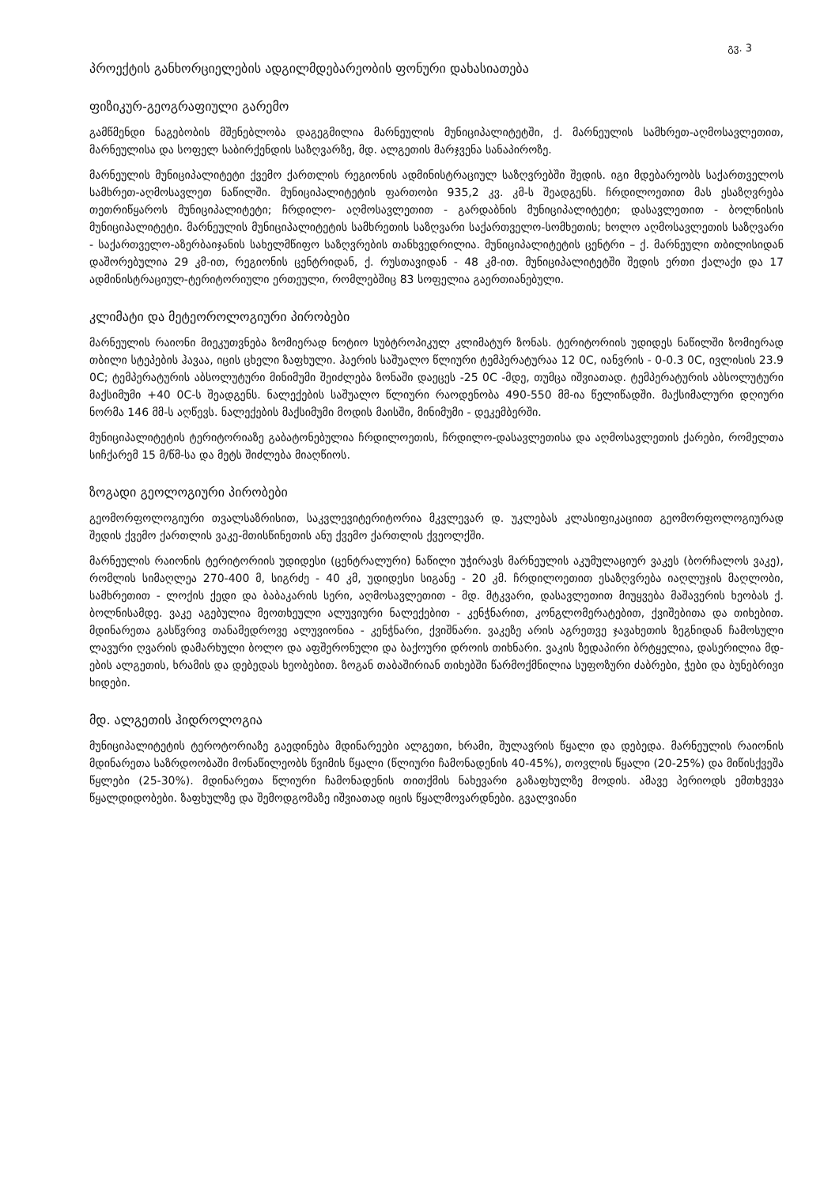გვ. 3
პროექტის განხორციელების ადგილმდებარეობის ფონური დახასიათება
ფიზიკურ-გეოგრაფიული გარემო
გამწმენდი ნაგებობის მშენებლობა დაგეგმილია მარნეულის მუნიციპალიტეტში, ქ. მარნეულის სამხრეთ-აღმოსავლეთით, მარნეულისა და სოფელ საბირქენდის საზღვარზე, მდ. ალგეთის მარჯვენა სანაპიროზე.
მარნეულის მუნიციპალიტეტი ქვემო ქართლის რეგიონის ადმინისტრაციულ საზღვრებში შედის. იგი მდებარეობს საქართველოს სამხრეთ-აღმოსავლეთ ნაწილში. მუნიციპალიტეტის ფართობი 935,2 კვ. კმ-ს შეადგენს. ჩრდილოეთით მას ესაზღვრება თეთრიწყაროს მუნიციპალიტეტი; ჩრდილო- აღმოსავლეთით - გარდაბნის მუნიციპალიტეტი; დასავლეთით - ბოლნისის მუნიციპალიტეტი. მარნეულის მუნიციპალიტეტის სამხრეთის საზღვარი საქართველო-სომხეთის; ხოლო აღმოსავლეთის საზღვარი - საქართველო-აზერბაიჯანის სახელმწიფო საზღვრების თანხვედრილია. მუნიციპალიტეტის ცენტრი – ქ. მარნეული თბილისიდან დაშორებულია 29 კმ-ით, რეგიონის ცენტრიდან, ქ. რუსთავიდან - 48 კმ-ით. მუნიციპალიტეტში შედის ერთი ქალაქი და 17 ადმინისტრაციულ-ტერიტორიული ერთეული, რომლებშიც 83 სოფელია გაერთიანებული.
კლიმატი და მეტეოროლოგიური პირობები
მარნეულის რაიონი მიეკუთვნება ზომიერად ნოტიო სუბტროპიკულ კლიმატურ ზონას. ტერიტორიის უდიდეს ნაწილში ზომიერად თბილი სტეპების ჰავაა, იცის ცხელი ზაფხული. ჰაერის საშუალო წლიური ტემპერატურაა 12 0C, იანვრის - 0-0.3 0C, ივლისის 23.9 0C; ტემპერატურის აბსოლუტური მინიმუმი შეიძლება ზონაში დაეცეს -25 0C -მდე, თუმცა იშვიათად. ტემპერატურის აბსოლუტური მაქსიმუმი +40 0C-ს შეადგენს. ნალექების საშუალო წლიური რაოდენობა 490-550 მმ-ია წელიწადში. მაქსიმალური დღიური ნორმა 146 მმ-ს აღწევს. ნალექების მაქსიმუმი მოდის მაისში, მინიმუმი - დეკემბერში.
მუნიციპალიტეტის ტერიტორიაზე გაბატონებულია ჩრდილოეთის, ჩრდილო-დასავლეთისა და აღმოსავლეთის ქარები, რომელთა სიჩქარემ 15 მ/წმ-სა და მეტს შიძლება მიაღწიოს.
ზოგადი გეოლოგიური პირობები
გეომორფოლოგიური თვალსაზრისით, საკვლევიტერიტორია მკვლევარ დ. უკლებას კლასიფიკაციით გეომორფოლოგიურად შედის ქვემო ქართლის ვაკე-მთისწინეთის ანუ ქვემო ქართლის ქვეოლქში.
მარნეულის რაიონის ტერიტორიის უდიდესი (ცენტრალური) ნაწილი უჭირავს მარნეულის აკუმულაციურ ვაკეს (ბორჩალოს ვაკე), რომლის სიმაღლეა 270-400 მ, სიგრძე - 40 კმ, უდიდესი სიგანე - 20 კმ. ჩრდილოეთით ესაზღვრება იაღლუჯის მაღლობი, სამხრეთით - ლოქის ქედი და ბაბაკარის სერი, აღმოსავლეთით - მდ. მტკვარი, დასავლეთით მიუყვება მაშავერის ხეობას ქ. ბოლნისამდე. ვაკე აგებულია მეოთხეული ალუვიური ნალექებით - კენჭნარით, კონგლომერატებით, ქვიშებითა და თიხებით. მდინარეთა გასწვრივ თანამედროვე ალუვიონია - კენჭნარი, ქვიშნარი. ვაკეზე არის აგრეთვე ჯავახეთის ზეგნიდან ჩამოსული ლავური ღვარის დამარხული ბოლო და აფშერონული და ბაქოური დროის თიხნარი. ვაკის ზედაპირი ბრტყელია, დასერილია მდ-ების ალგეთის, ხრამის და დებედას ხეობებით. ზოგან თაბაშირიან თიხებში წარმოქმნილია სუფოზური ძაბრები, ჭები და ბუნებრივი ხიდები.
მდ. ალგეთის ჰიდროლოგია
მუნიციპალიტეტის ტეროტორიაზე გაედინება მდინარეები ალგეთი, ხრამი, შულავრის წყალი და დებედა. მარნეულის რაიონის მდინარეთა საზრდოობაში მონაწილეობს წვიმის წყალი (წლიური ჩამონადენის 40-45%), თოვლის წყალი (20-25%) და მიწისქვეშა წყლები (25-30%). მდინარეთა წლიური ჩამონადენის თითქმის ნახევარი გაზაფხულზე მოდის. ამავე პერიოდს ემთხვევა წყალდიდობები. ზაფხულზე და შემოდგომაზე იშვიათად იცის წყალმოვარდნები. გვალვიანი